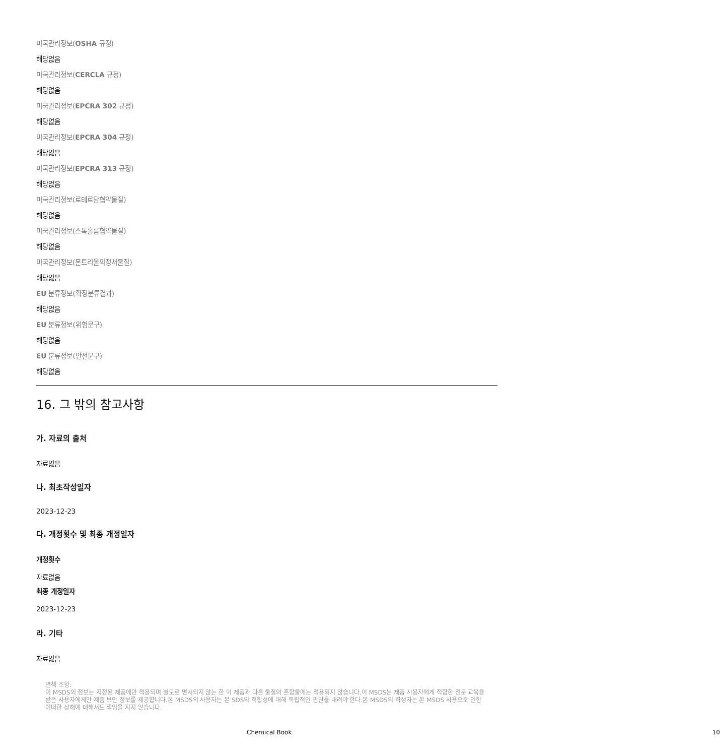미국관리정보(OSHA 규정)
해당없음
미국관리정보(CERCLA 규정)
해당없음
미국관리정보(EPCRA 302 규정)
해당없음
미국관리정보(EPCRA 304 규정)
해당없음
미국관리정보(EPCRA 313 규정)
해당없음
미국관리정보(로테르담협약물질)
해당없음
미국관리정보(스톡홀름협약물질)
해당없음
미국관리정보(몬트리올의정서물질)
해당없음
EU 분류정보(확정분류결과)
해당없음
EU 분류정보(위험문구)
해당없음
EU 분류정보(안전문구)
해당없음
16. 그 밖의 참고사항
가. 자료의 출처
자료없음
나. 최초작성일자
2023-12-23
다. 개정횟수 및 최종 개정일자
개정횟수
자료없음
최종 개정일자
2023-12-23
라. 기타
자료없음
면책 조항:
이 MSDS의 정보는 지정된 제품에만 적용되며 별도로 명시되지 않는 한 이 제품과 다른 물질의 혼합물에는 적용되지 않습니다.이 MSDS는 제품 사용자에게 적합한 전문 교육을 받은 사용자에게만 제품 보안 정보를 제공합니다.본 MSDS의 사용자는 본 SDS의 적합성에 대해 독립적인 판단을 내려야 한다.본 MSDS의 작성자는 본 MSDS 사용으로 인한 어떠한 상해에 대해서도 책임을 지지 않습니다.
Chemical Book 10